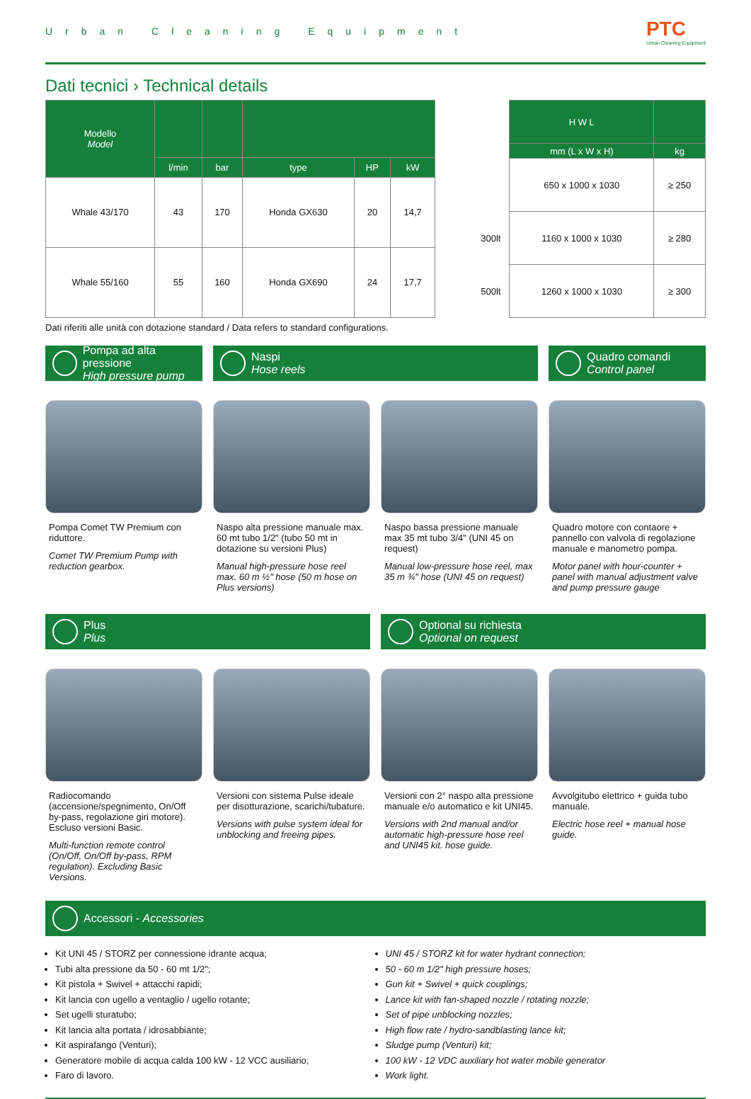Urban Cleaning Equipment PTC
Urban Cleaning Equipment
Dati tecnici › Technical details
| Modello Model | | | | | |
| --- | --- | --- | --- | --- | --- |
| | l/min | bar | type | HP | kW |
| Whale 43/170 | 43 | 170 | Honda GX630 | 20 | 14,7 |
| Whale 55/160 | 55 | 160 | Honda GX690 | 24 | 17,7 |
| | H W L | |
| | mm (L x W x H) | kg |
| | 650 x 1000 x 1030 | ≥ 250 |
| 300lt | 1160 x 1000 x 1030 | ≥ 280 |
| 500lt | 1260 x 1000 x 1030 | ≥ 300 |
Dati riferiti alle unità con dotazione standard / Data refers to standard configurations.
Pompa ad alta pressione
High pressure pump
Naspi
Hose reels
Quadro comandi
Control panel
Pompa Comet TW Premium con riduttore.
Comet TW Premium Pump with reduction gearbox.
Naspo alta pressione manuale max. 60 mt tubo 1/2" (tubo 50 mt in dotazione su versioni Plus)
Manual high-pressure hose reel max. 60 m ½" hose (50 m hose on Plus versions)
Naspo bassa pressione manuale max 35 mt tubo 3/4" (UNI 45 on request)
Manual low-pressure hose reel, max 35 m ¾" hose (UNI 45 on request)
Quadro motore con contaore + pannello con valvola di regolazione manuale e manometro pompa.
Motor panel with hour-counter + panel with manual adjustment valve and pump pressure gauge
Plus
Plus
Optional su richiesta
Optional on request
Radiocomando (accensione/spegnimento, On/Off by-pass, regolazione giri motore). Escluso versioni Basic.
Multi-function remote control (On/Off, On/Off by-pass, RPM regulation). Excluding Basic Versions.
Versioni con sistema Pulse ideale per disotturazione, scarichi/tubature.
Versions with pulse system ideal for unblocking and freeing pipes.
Versioni con 2° naspo alta pressione manuale e/o automatico e kit UNI45.
Versions with 2nd manual and/or automatic high-pressure hose reel and UNI45 kit. hose guide.
Avvolgitubo elettrico + guida tubo manuale.
Electric hose reel + manual hose guide.
Accessori - Accessories
Kit UNI 45 / STORZ per connessione idrante acqua;
Tubi alta pressione da 50 - 60 mt 1/2";
Kit pistola + Swivel + attacchi rapidi;
Kit lancia con ugello a ventaglio / ugello rotante;
Set ugelli sturatubo;
Kit lancia alta portata / idrosabbiante;
Kit aspirafango (Venturi);
Generatore mobile di acqua calda 100 kW - 12 VCC ausiliario;
Faro di lavoro.
UNI 45 / STORZ kit for water hydrant connection;
50 - 60 m 1/2" high pressure hoses;
Gun kit + Swivel + quick couplings;
Lance kit with fan-shaped nozzle / rotating nozzle;
Set of pipe unblocking nozzles;
High flow rate / hydro-sandblasting lance kit;
Sludge pump (Venturi) kit;
100 kW - 12 VDC auxiliary hot water mobile generator
Work light.